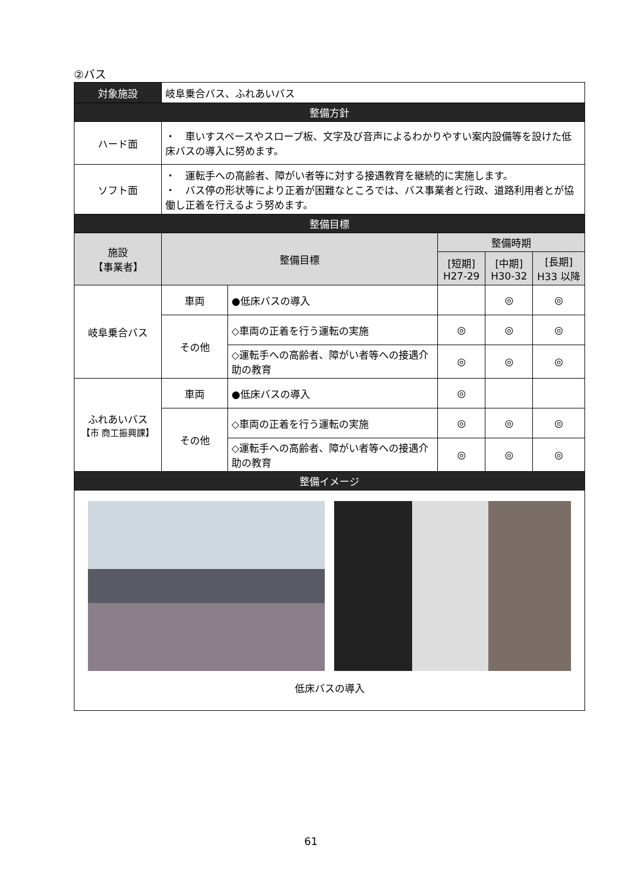②バス
| 対象施設 | 岐阜乗合バス、ふれあいバス | | | | |
| 整備方針 | | | | | |
| ハード面 | ・ 車いすスペースやスロープ板、文字及び音声によるわかりやすい案内設備等を設けた低床バスの導入に努めます。 | | | | |
| ソフト面 | ・ 運転手への高齢者、障がい者等に対する接遇教育を継続的に実施します。 ・ バス停の形状等により正着が困難なところでは、バス事業者と行政、道路利用者とが協働し正着を行えるよう努めます。 | | | | |
| 整備目標 | | | | | |
| 施設 【事業者】 | 整備目標 | | 整備時期 | | |
| | | | [短期] H27-29 | [中期] H30-32 | [長期] H33 以降 |
| 岐阜乗合バス | 車両 | ●低床バスの導入 | | ◎ | ◎ |
| | その他 | ◇車両の正着を行う運転の実施 | ◎ | ◎ | ◎ |
| | | ◇運転手への高齢者、障がい者等への接遇介助の教育 | ◎ | ◎ | ◎ |
| ふれあいバス 【市 商工振興課】 | 車両 | ●低床バスの導入 | ◎ | | |
| | その他 | ◇車両の正着を行う運転の実施 | ◎ | ◎ | ◎ |
| | | ◇運転手への高齢者、障がい者等への接遇介助の教育 | ◎ | ◎ | ◎ |
| 整備イメージ | | | | | |
| 低床バスの導入 | | | | | |
61